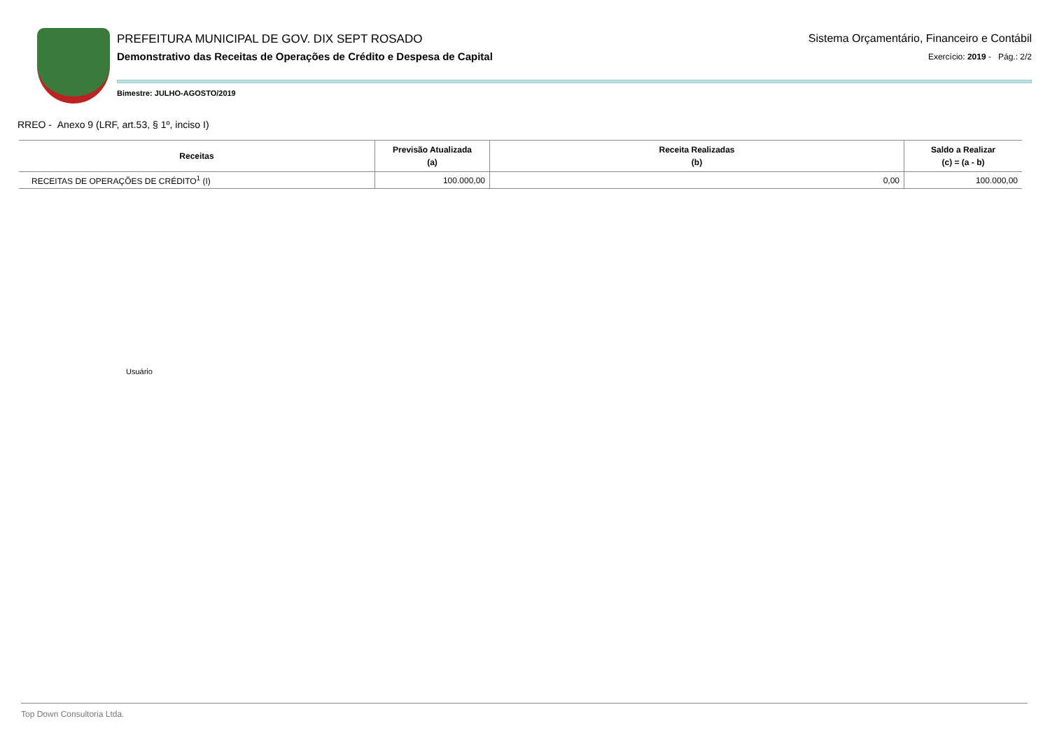PREFEITURA MUNICIPAL DE GOV. DIX SEPT ROSADO
Demonstrativo das Receitas de Operações de Crédito e Despesa de Capital
Bimestre: JULHO-AGOSTO/2019
Sistema Orçamentário, Financeiro e Contábil
Exercício: 2019 - Pág.: 2/2
RREO - Anexo 9 (LRF, art.53, § 1º, inciso I)
| Receitas | Previsão Atualizada (a) | Receita Realizadas (b) | Saldo a Realizar (c) = (a - b) |
| --- | --- | --- | --- |
| RECEITAS DE OPERAÇÕES DE CRÉDITO<sup>1</sup> (I) | 100.000,00 | 0,00 | 100.000,00 |
Usuário
Top Down Consultoria Ltda.